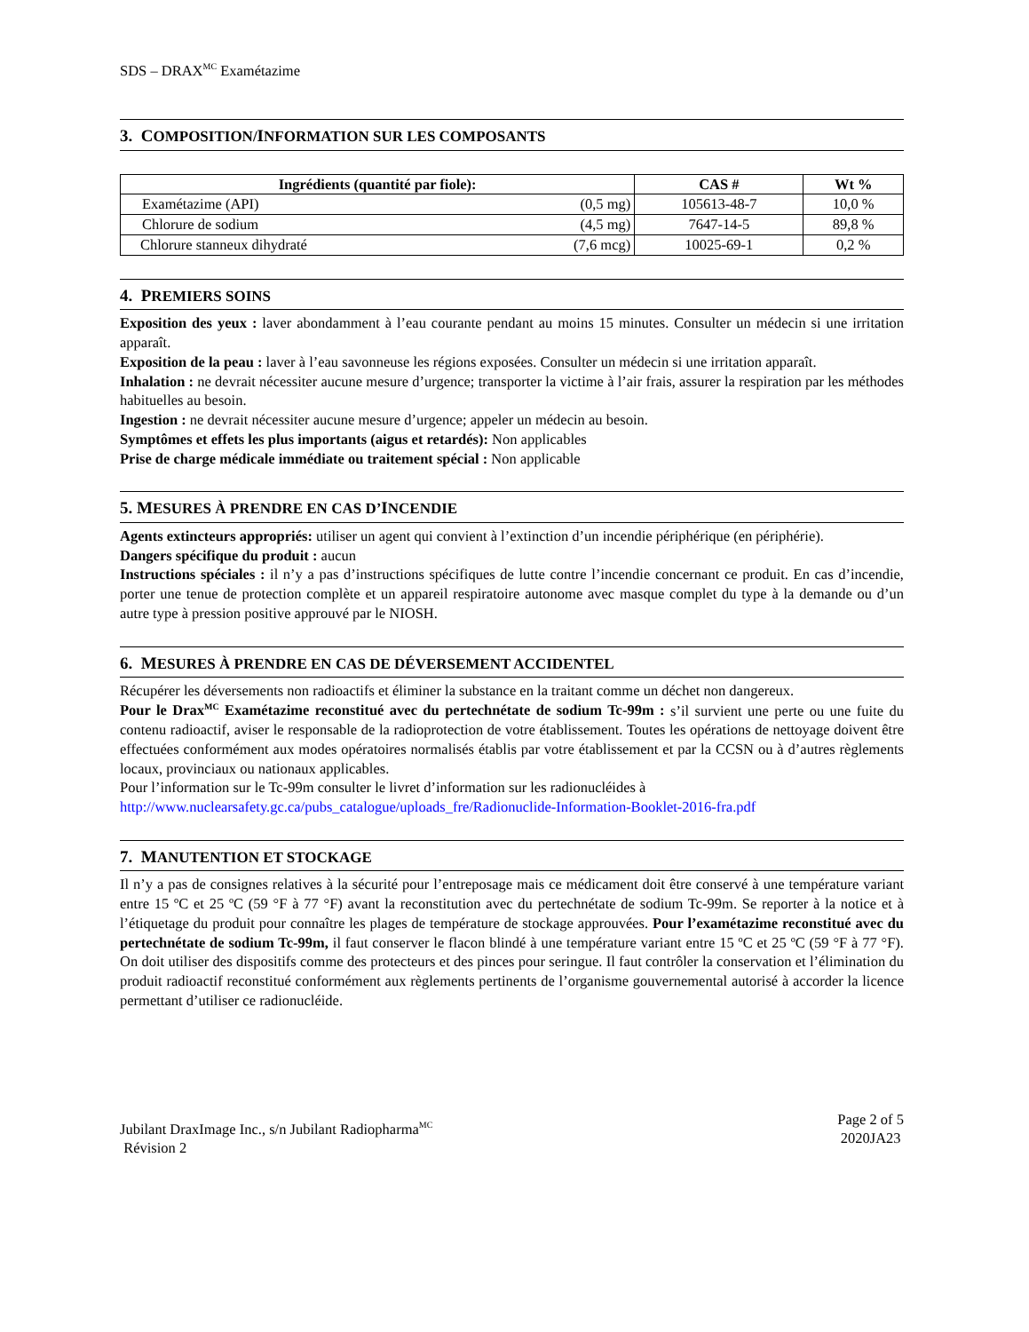SDS – DRAX<sup>MC</sup> Examétazime
3. COMPOSITION/INFORMATION SUR LES COMPOSANTS
| Ingrédients (quantité par fiole): | | CAS # | Wt % |
| --- | --- | --- | --- |
| Examétazime (API) | (0,5 mg) | 105613-48-7 | 10,0 % |
| Chlorure de sodium | (4,5 mg) | 7647-14-5 | 89,8 % |
| Chlorure stanneux dihydraté | (7,6 mcg) | 10025-69-1 | 0,2 % |
4. PREMIERS SOINS
Exposition des yeux : laver abondamment à l’eau courante pendant au moins 15 minutes. Consulter un médecin si une irritation apparaît.
Exposition de la peau : laver à l’eau savonneuse les régions exposées. Consulter un médecin si une irritation apparaît.
Inhalation : ne devrait nécessiter aucune mesure d’urgence; transporter la victime à l’air frais, assurer la respiration par les méthodes habituelles au besoin.
Ingestion : ne devrait nécessiter aucune mesure d’urgence; appeler un médecin au besoin.
Symptômes et effets les plus importants (aigus et retardés): Non applicables
Prise de charge médicale immédiate ou traitement spécial : Non applicable
5. MESURES À PRENDRE EN CAS D’INCENDIE
Agents extincteurs appropriés: utiliser un agent qui convient à l’extinction d’un incendie périphérique (en périphérie).
Dangers spécifique du produit : aucun
Instructions spéciales : il n’y a pas d’instructions spécifiques de lutte contre l’incendie concernant ce produit. En cas d’incendie, porter une tenue de protection complète et un appareil respiratoire autonome avec masque complet du type à la demande ou d’un autre type à pression positive approuvé par le NIOSH.
6. MESURES À PRENDRE EN CAS DE DÉVERSEMENT ACCIDENTEL
Récupérer les déversements non radioactifs et éliminer la substance en la traitant comme un déchet non dangereux.
Pour le Drax<sup>MC</sup> Examétazime reconstitué avec du pertechnétate de sodium Tc-99m : s’il survient une perte ou une fuite du contenu radioactif, aviser le responsable de la radioprotection de votre établissement. Toutes les opérations de nettoyage doivent être effectuées conformément aux modes opératoires normalisés établis par votre établissement et par la CCSN ou à d’autres règlements locaux, provinciaux ou nationaux applicables.
Pour l’information sur le Tc-99m consulter le livret d’information sur les radionucléides à
http://www.nuclearsafety.gc.ca/pubs_catalogue/uploads_fre/Radionuclide-Information-Booklet-2016-fra.pdf
7. MANUTENTION ET STOCKAGE
Il n’y a pas de consignes relatives à la sécurité pour l’entreposage mais ce médicament doit être conservé à une température variant entre 15 ºC et 25 ºC (59 °F à 77 °F) avant la reconstitution avec du pertechnétate de sodium Tc-99m. Se reporter à la notice et à l’étiquetage du produit pour connaître les plages de température de stockage approuvées. Pour l’examétazime reconstitué avec du pertechnétate de sodium Tc-99m, il faut conserver le flacon blindé à une température variant entre 15 ºC et 25 ºC (59 °F à 77 °F). On doit utiliser des dispositifs comme des protecteurs et des pinces pour seringue. Il faut contrôler la conservation et l’élimination du produit radioactif reconstitué conformément aux règlements pertinents de l’organisme gouvernemental autorisé à accorder la licence permettant d’utiliser ce radionucléide.
Jubilant DraxImage Inc., s/n Jubilant Radiopharma<sup>MC</sup>
Révision 2
Page 2 of 5
2020JA23